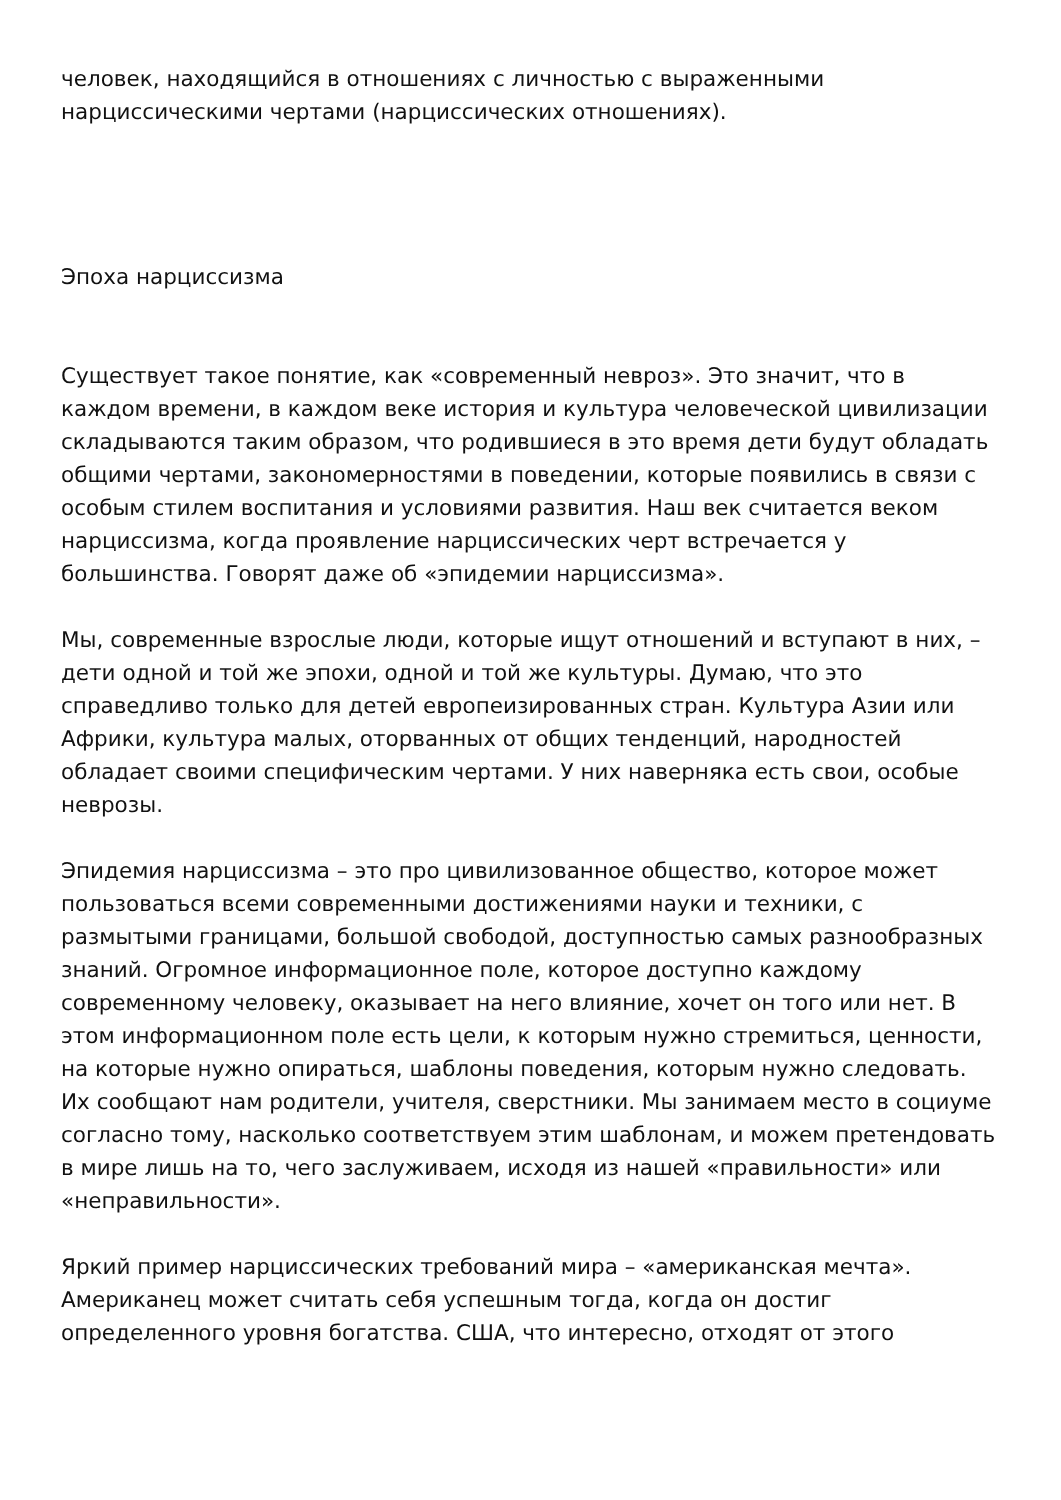человек, находящийся в отношениях с личностью с выраженными нарциссическими чертами (нарциссических отношениях).
Эпоха нарциссизма
Существует такое понятие, как «современный невроз». Это значит, что в каждом времени, в каждом веке история и культура человеческой цивилизации складываются таким образом, что родившиеся в это время дети будут обладать общими чертами, закономерностями в поведении, которые появились в связи с особым стилем воспитания и условиями развития. Наш век считается веком нарциссизма, когда проявление нарциссических черт встречается у большинства. Говорят даже об «эпидемии нарциссизма».
Мы, современные взрослые люди, которые ищут отношений и вступают в них, – дети одной и той же эпохи, одной и той же культуры. Думаю, что это справедливо только для детей европеизированных стран. Культура Азии или Африки, культура малых, оторванных от общих тенденций, народностей обладает своими специфическим чертами. У них наверняка есть свои, особые неврозы.
Эпидемия нарциссизма – это про цивилизованное общество, которое может пользоваться всеми современными достижениями науки и техники, с размытыми границами, большой свободой, доступностью самых разнообразных знаний. Огромное информационное поле, которое доступно каждому современному человеку, оказывает на него влияние, хочет он того или нет. В этом информационном поле есть цели, к которым нужно стремиться, ценности, на которые нужно опираться, шаблоны поведения, которым нужно следовать. Их сообщают нам родители, учителя, сверстники. Мы занимаем место в социуме согласно тому, насколько соответствуем этим шаблонам, и можем претендовать в мире лишь на то, чего заслуживаем, исходя из нашей «правильности» или «неправильности».
Яркий пример нарциссических требований мира – «американская мечта». Американец может считать себя успешным тогда, когда он достиг определенного уровня богатства. США, что интересно, отходят от этого